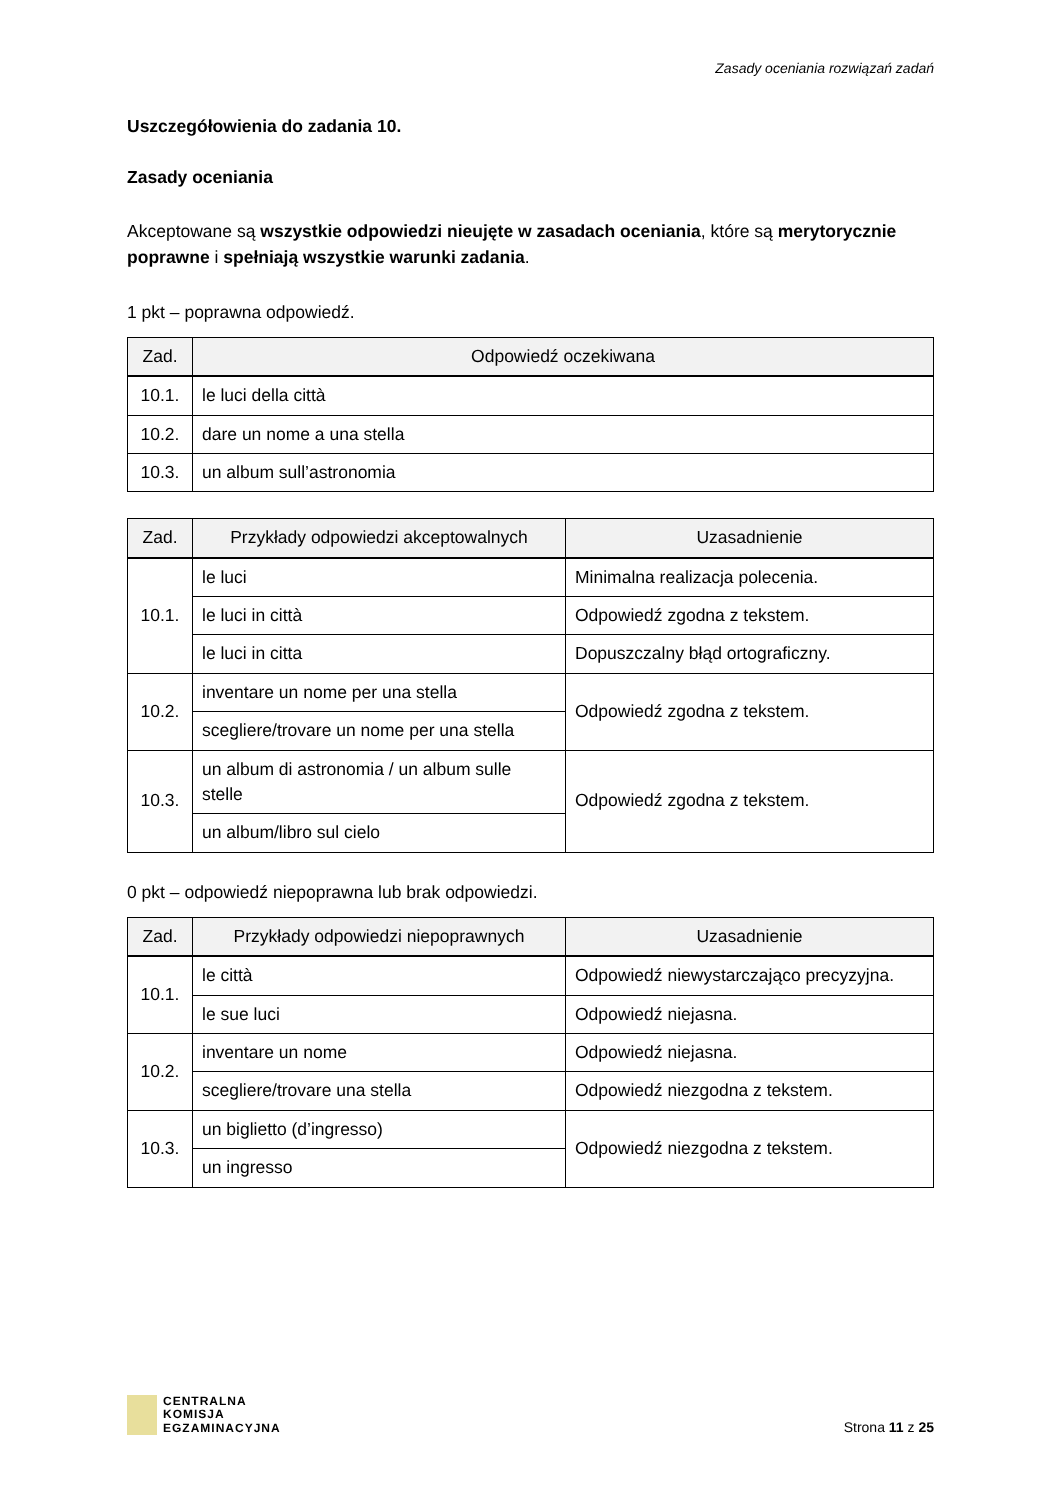Zasady oceniania rozwiązań zadań
Uszczegółowienia do zadania 10.
Zasady oceniania
Akceptowane są wszystkie odpowiedzi nieujęte w zasadach oceniania, które są merytorycznie poprawne i spełniają wszystkie warunki zadania.
1 pkt – poprawna odpowiedź.
| Zad. | Odpowiedź oczekiwana |
| --- | --- |
| 10.1. | le luci della città |
| 10.2. | dare un nome a una stella |
| 10.3. | un album sull’astronomia |
| Zad. | Przykłady odpowiedzi akceptowalnych | Uzasadnienie |
| --- | --- | --- |
| 10.1. | le luci | Minimalna realizacja polecenia. |
| | le luci in città | Odpowiedź zgodna z tekstem. |
| | le luci in citta | Dopuszczalny błąd ortograficzny. |
| 10.2. | inventare un nome per una stella | Odpowiedź zgodna z tekstem. |
| | scegliere/trovare un nome per una stella | |
| 10.3. | un album di astronomia / un album sulle stelle | Odpowiedź zgodna z tekstem. |
| | un album/libro sul cielo | |
0 pkt – odpowiedź niepoprawna lub brak odpowiedzi.
| Zad. | Przykłady odpowiedzi niepoprawnych | Uzasadnienie |
| --- | --- | --- |
| 10.1. | le città | Odpowiedź niewystarczająco precyzyjna. |
| | le sue luci | Odpowiedź niejasna. |
| 10.2. | inventare un nome | Odpowiedź niejasna. |
| | scegliere/trovare una stella | Odpowiedź niezgodna z tekstem. |
| 10.3. | un biglietto (d’ingresso) | Odpowiedź niezgodna z tekstem. |
| | un ingresso | |
CENTRALNA
KOMISJA
EGZAMINACYJNA
Strona 11 z 25